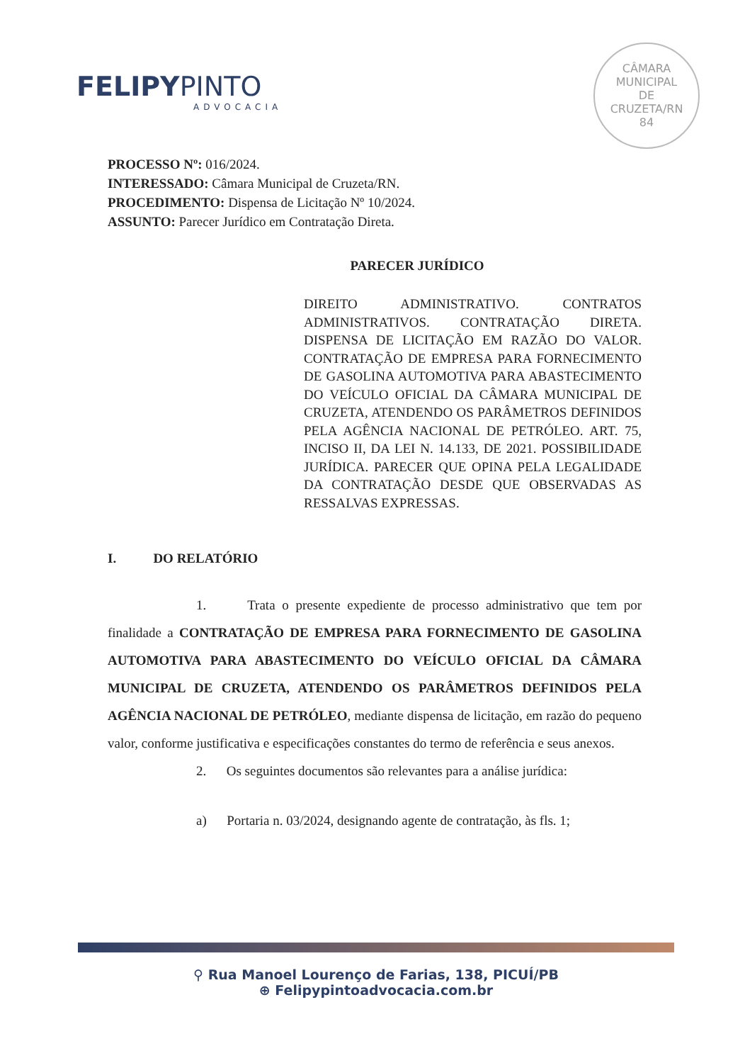FELIPYPINTO
ADVOCACIA
CÂMARA
MUNICIPAL
DE
CRUZETA/RN
84
PROCESSO Nº: 016/2024.
INTERESSADO: Câmara Municipal de Cruzeta/RN.
PROCEDIMENTO: Dispensa de Licitação Nº 10/2024.
ASSUNTO: Parecer Jurídico em Contratação Direta.
PARECER JURÍDICO
DIREITO ADMINISTRATIVO. CONTRATOS ADMINISTRATIVOS. CONTRATAÇÃO DIRETA. DISPENSA DE LICITAÇÃO EM RAZÃO DO VALOR. CONTRATAÇÃO DE EMPRESA PARA FORNECIMENTO DE GASOLINA AUTOMOTIVA PARA ABASTECIMENTO DO VEÍCULO OFICIAL DA CÂMARA MUNICIPAL DE CRUZETA, ATENDENDO OS PARÂMETROS DEFINIDOS PELA AGÊNCIA NACIONAL DE PETRÓLEO. ART. 75, INCISO II, DA LEI N. 14.133, DE 2021. POSSIBILIDADE JURÍDICA. PARECER QUE OPINA PELA LEGALIDADE DA CONTRATAÇÃO DESDE QUE OBSERVADAS AS RESSALVAS EXPRESSAS.
I. DO RELATÓRIO
1. Trata o presente expediente de processo administrativo que tem por finalidade a CONTRATAÇÃO DE EMPRESA PARA FORNECIMENTO DE GASOLINA AUTOMOTIVA PARA ABASTECIMENTO DO VEÍCULO OFICIAL DA CÂMARA MUNICIPAL DE CRUZETA, ATENDENDO OS PARÂMETROS DEFINIDOS PELA AGÊNCIA NACIONAL DE PETRÓLEO, mediante dispensa de licitação, em razão do pequeno valor, conforme justificativa e especificações constantes do termo de referência e seus anexos.
2. Os seguintes documentos são relevantes para a análise jurídica:
a) Portaria n. 03/2024, designando agente de contratação, às fls. 1;
⚲ Rua Manoel Lourenço de Farias, 138, PICUÍ/PB
⊕ Felipypintoadvocacia.com.br